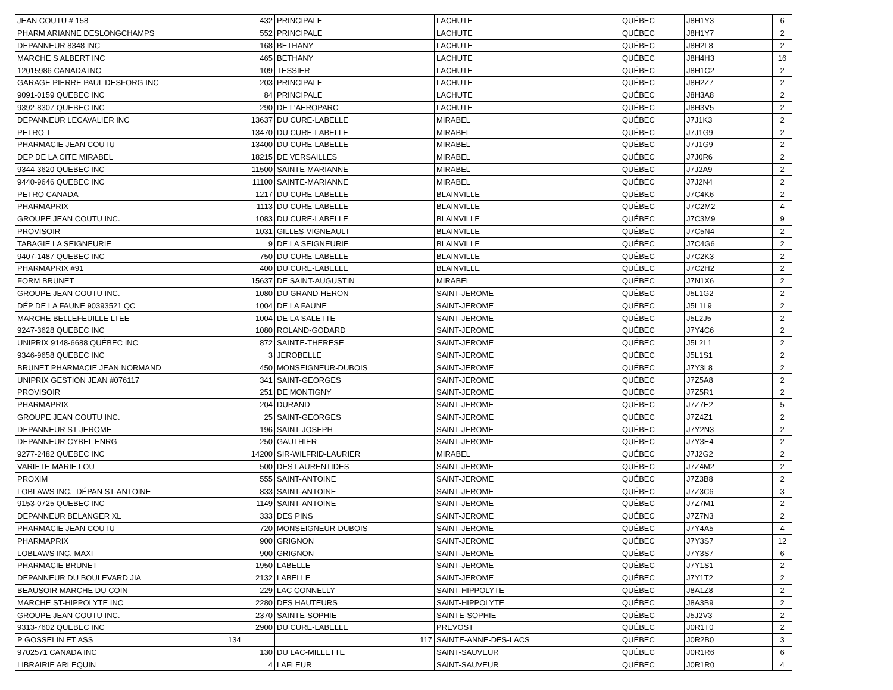| JEAN COUTU # 158 | 432 | PRINCIPALE | LACHUTE | QUÉBEC | J8H1Y3 | 6 |
| PHARM ARIANNE DESLONGCHAMPS | 552 | PRINCIPALE | LACHUTE | QUÉBEC | J8H1Y7 | 2 |
| DEPANNEUR 8348 INC | 168 | BETHANY | LACHUTE | QUÉBEC | J8H2L8 | 2 |
| MARCHE S ALBERT INC | 465 | BETHANY | LACHUTE | QUÉBEC | J8H4H3 | 16 |
| 12015986 CANADA INC | 109 | TESSIER | LACHUTE | QUÉBEC | J8H1C2 | 2 |
| GARAGE PIERRE PAUL DESFORG INC | 203 | PRINCIPALE | LACHUTE | QUÉBEC | J8H2Z7 | 2 |
| 9091-0159 QUEBEC INC | 84 | PRINCIPALE | LACHUTE | QUÉBEC | J8H3A8 | 2 |
| 9392-8307 QUEBEC INC | 290 | DE L'AEROPARC | LACHUTE | QUÉBEC | J8H3V5 | 2 |
| DEPANNEUR LECAVALIER INC | 13637 | DU CURE-LABELLE | MIRABEL | QUÉBEC | J7J1K3 | 2 |
| PETRO T | 13470 | DU CURE-LABELLE | MIRABEL | QUÉBEC | J7J1G9 | 2 |
| PHARMACIE JEAN COUTU | 13400 | DU CURE-LABELLE | MIRABEL | QUÉBEC | J7J1G9 | 2 |
| DEP DE LA CITE MIRABEL | 18215 | DE VERSAILLES | MIRABEL | QUÉBEC | J7J0R6 | 2 |
| 9344-3620 QUEBEC INC | 11500 | SAINTE-MARIANNE | MIRABEL | QUÉBEC | J7J2A9 | 2 |
| 9440-9646 QUEBEC INC | 11100 | SAINTE-MARIANNE | MIRABEL | QUÉBEC | J7J2N4 | 2 |
| PETRO CANADA | 1217 | DU CURE-LABELLE | BLAINVILLE | QUÉBEC | J7C4K6 | 2 |
| PHARMAPRIX | 1113 | DU CURE-LABELLE | BLAINVILLE | QUÉBEC | J7C2M2 | 4 |
| GROUPE JEAN COUTU INC. | 1083 | DU CURE-LABELLE | BLAINVILLE | QUÉBEC | J7C3M9 | 9 |
| PROVISOIR | 1031 | GILLES-VIGNEAULT | BLAINVILLE | QUÉBEC | J7C5N4 | 2 |
| TABAGIE LA SEIGNEURIE | 9 | DE LA SEIGNEURIE | BLAINVILLE | QUÉBEC | J7C4G6 | 2 |
| 9407-1487 QUEBEC INC | 750 | DU CURE-LABELLE | BLAINVILLE | QUÉBEC | J7C2K3 | 2 |
| PHARMAPRIX #91 | 400 | DU CURE-LABELLE | BLAINVILLE | QUÉBEC | J7C2H2 | 2 |
| FORM BRUNET | 15637 | DE SAINT-AUGUSTIN | MIRABEL | QUÉBEC | J7N1X6 | 2 |
| GROUPE JEAN COUTU INC. | 1080 | DU GRAND-HERON | SAINT-JEROME | QUÉBEC | J5L1G2 | 2 |
| DÉP DE LA FAUNE 90393521 QC | 1004 | DE LA FAUNE | SAINT-JEROME | QUÉBEC | J5L1L9 | 2 |
| MARCHE BELLEFEUILLE LTEE | 1004 | DE LA SALETTE | SAINT-JEROME | QUÉBEC | J5L2J5 | 2 |
| 9247-3628 QUEBEC INC | 1080 | ROLAND-GODARD | SAINT-JEROME | QUÉBEC | J7Y4C6 | 2 |
| UNIPRIX 9148-6688 QUÉBEC INC | 872 | SAINTE-THERESE | SAINT-JEROME | QUÉBEC | J5L2L1 | 2 |
| 9346-9658 QUEBEC INC | 3 | JEROBELLE | SAINT-JEROME | QUÉBEC | J5L1S1 | 2 |
| BRUNET PHARMACIE JEAN NORMAND | 450 | MONSEIGNEUR-DUBOIS | SAINT-JEROME | QUÉBEC | J7Y3L8 | 2 |
| UNIPRIX GESTION JEAN #076117 | 341 | SAINT-GEORGES | SAINT-JEROME | QUÉBEC | J7Z5A8 | 2 |
| PROVISOIR | 251 | DE MONTIGNY | SAINT-JEROME | QUÉBEC | J7Z5R1 | 2 |
| PHARMAPRIX | 204 | DURAND | SAINT-JEROME | QUÉBEC | J7Z7E2 | 5 |
| GROUPE JEAN COUTU INC. | 25 | SAINT-GEORGES | SAINT-JEROME | QUÉBEC | J7Z4Z1 | 2 |
| DEPANNEUR ST JEROME | 196 | SAINT-JOSEPH | SAINT-JEROME | QUÉBEC | J7Y2N3 | 2 |
| DEPANNEUR CYBEL ENRG | 250 | GAUTHIER | SAINT-JEROME | QUÉBEC | J7Y3E4 | 2 |
| 9277-2482 QUEBEC INC | 14200 | SIR-WILFRID-LAURIER | MIRABEL | QUÉBEC | J7J2G2 | 2 |
| VARIETE MARIE LOU | 500 | DES LAURENTIDES | SAINT-JEROME | QUÉBEC | J7Z4M2 | 2 |
| PROXIM | 555 | SAINT-ANTOINE | SAINT-JEROME | QUÉBEC | J7Z3B8 | 2 |
| LOBLAWS INC. DÉPAN ST-ANTOINE | 833 | SAINT-ANTOINE | SAINT-JEROME | QUÉBEC | J7Z3C6 | 3 |
| 9153-0725 QUEBEC INC | 1149 | SAINT-ANTOINE | SAINT-JEROME | QUÉBEC | J7Z7M1 | 2 |
| DEPANNEUR BELANGER XL | 333 | DES PINS | SAINT-JEROME | QUÉBEC | J7Z7N3 | 2 |
| PHARMACIE JEAN COUTU | 720 | MONSEIGNEUR-DUBOIS | SAINT-JEROME | QUÉBEC | J7Y4A5 | 4 |
| PHARMAPRIX | 900 | GRIGNON | SAINT-JEROME | QUÉBEC | J7Y3S7 | 12 |
| LOBLAWS INC. MAXI | 900 | GRIGNON | SAINT-JEROME | QUÉBEC | J7Y3S7 | 6 |
| PHARMACIE BRUNET | 1950 | LABELLE | SAINT-JEROME | QUÉBEC | J7Y1S1 | 2 |
| DEPANNEUR DU BOULEVARD JIA | 2132 | LABELLE | SAINT-JEROME | QUÉBEC | J7Y1T2 | 2 |
| BEAUSOIR MARCHE DU COIN | 229 | LAC CONNELLY | SAINT-HIPPOLYTE | QUÉBEC | J8A1Z8 | 2 |
| MARCHE ST-HIPPOLYTE INC | 2280 | DES HAUTEURS | SAINT-HIPPOLYTE | QUÉBEC | J8A3B9 | 2 |
| GROUPE JEAN COUTU INC. | 2370 | SAINTE-SOPHIE | SAINTE-SOPHIE | QUÉBEC | J5J2V3 | 2 |
| 9313-7602 QUEBEC INC | 2900 | DU CURE-LABELLE | PREVOST | QUÉBEC | J0R1T0 | 2 |
| P GOSSELIN ET ASS | 134 | 117 | SAINTE-ANNE-DES-LACS | QUÉBEC | J0R2B0 | 3 |
| 9702571 CANADA INC | 130 | DU LAC-MILLETTE | SAINT-SAUVEUR | QUÉBEC | J0R1R6 | 6 |
| LIBRAIRIE ARLEQUIN | 4 | LAFLEUR | SAINT-SAUVEUR | QUÉBEC | J0R1R0 | 4 |